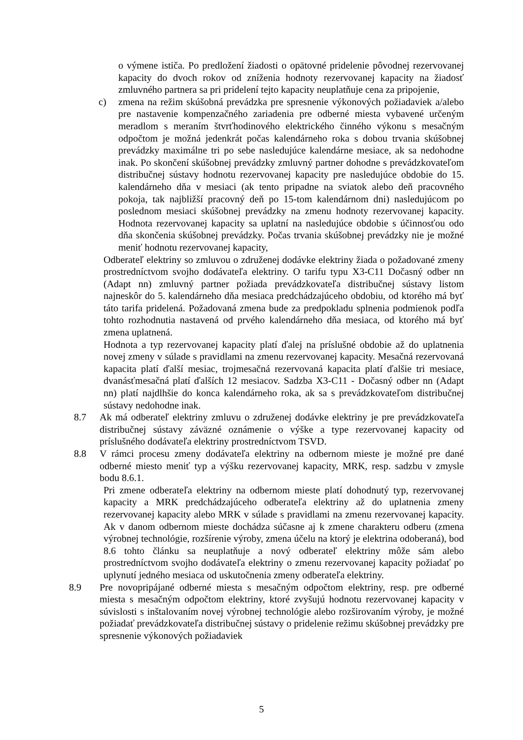o výmene ističa. Po predložení žiadosti o opätovné pridelenie pôvodnej rezervovanej kapacity do dvoch rokov od zníženia hodnoty rezervovanej kapacity na žiadosť zmluvného partnera sa pri pridelení tejto kapacity neuplatňuje cena za pripojenie,
c) zmena na režim skúšobná prevádzka pre spresnenie výkonových požiadaviek a/alebo pre nastavenie kompenzačného zariadenia pre odberné miesta vybavené určeným meradlom s meraním štvrťhodinového elektrického činného výkonu s mesačným odpočtom je možná jedenkrát počas kalendárneho roka s dobou trvania skúšobnej prevádzky maximálne tri po sebe nasledujúce kalendárne mesiace, ak sa nedohodne inak. Po skončení skúšobnej prevádzky zmluvný partner dohodne s prevádzkovateľom distribučnej sústavy hodnotu rezervovanej kapacity pre nasledujúce obdobie do 15. kalendárneho dňa v mesiaci (ak tento pripadne na sviatok alebo deň pracovného pokoja, tak najbližší pracovný deň po 15-tom kalendárnom dni) nasledujúcom po poslednom mesiaci skúšobnej prevádzky na zmenu hodnoty rezervovanej kapacity. Hodnota rezervovanej kapacity sa uplatní na nasledujúce obdobie s účinnosťou odo dňa skončenia skúšobnej prevádzky. Počas trvania skúšobnej prevádzky nie je možné meniť hodnotu rezervovanej kapacity,
Odberateľ elektriny so zmluvou o združenej dodávke elektriny žiada o požadované zmeny prostredníctvom svojho dodávateľa elektriny. O tarifu typu X3-C11 Dočasný odber nn (Adapt nn) zmluvný partner požiada prevádzkovateľa distribučnej sústavy listom najneskôr do 5. kalendárneho dňa mesiaca predchádzajúceho obdobiu, od ktorého má byť táto tarifa pridelená. Požadovaná zmena bude za predpokladu splnenia podmienok podľa tohto rozhodnutia nastavená od prvého kalendárneho dňa mesiaca, od ktorého má byť zmena uplatnená.
Hodnota a typ rezervovanej kapacity platí ďalej na príslušné obdobie až do uplatnenia novej zmeny v súlade s pravidlami na zmenu rezervovanej kapacity. Mesačná rezervovaná kapacita platí ďalší mesiac, trojmesačná rezervovaná kapacita platí ďalšie tri mesiace, dvanásťmesačná platí ďalších 12 mesiacov. Sadzba X3-C11 - Dočasný odber nn (Adapt nn) platí najdlhšie do konca kalendárneho roka, ak sa s prevádzkovateľom distribučnej sústavy nedohodne inak.
8.7 Ak má odberateľ elektriny zmluvu o združenej dodávke elektriny je pre prevádzkovateľa distribučnej sústavy záväzné oznámenie o výške a type rezervovanej kapacity od príslušného dodávateľa elektriny prostredníctvom TSVD.
8.8 V rámci procesu zmeny dodávateľa elektriny na odbernom mieste je možné pre dané odberné miesto meniť typ a výšku rezervovanej kapacity, MRK, resp. sadzbu v zmysle bodu 8.6.1.
Pri zmene odberateľa elektriny na odbernom mieste platí dohodnutý typ, rezervovanej kapacity a MRK predchádzajúceho odberateľa elektriny až do uplatnenia zmeny rezervovanej kapacity alebo MRK v súlade s pravidlami na zmenu rezervovanej kapacity. Ak v danom odbernom mieste dochádza súčasne aj k zmene charakteru odberu (zmena výrobnej technológie, rozšírenie výroby, zmena účelu na ktorý je elektrina odoberaná), bod 8.6 tohto článku sa neuplatňuje a nový odberateľ elektriny môže sám alebo prostredníctvom svojho dodávateľa elektriny o zmenu rezervovanej kapacity požiadať po uplynutí jedného mesiaca od uskutočnenia zmeny odberateľa elektriny.
8.9 Pre novopripájané odberné miesta s mesačným odpočtom elektriny, resp. pre odberné miesta s mesačným odpočtom elektriny, ktoré zvyšujú hodnotu rezervovanej kapacity v súvislosti s inštalovaním novej výrobnej technológie alebo rozširovaním výroby, je možné požiadať prevádzkovateľa distribučnej sústavy o pridelenie režimu skúšobnej prevádzky pre spresnenie výkonových požiadaviek
5